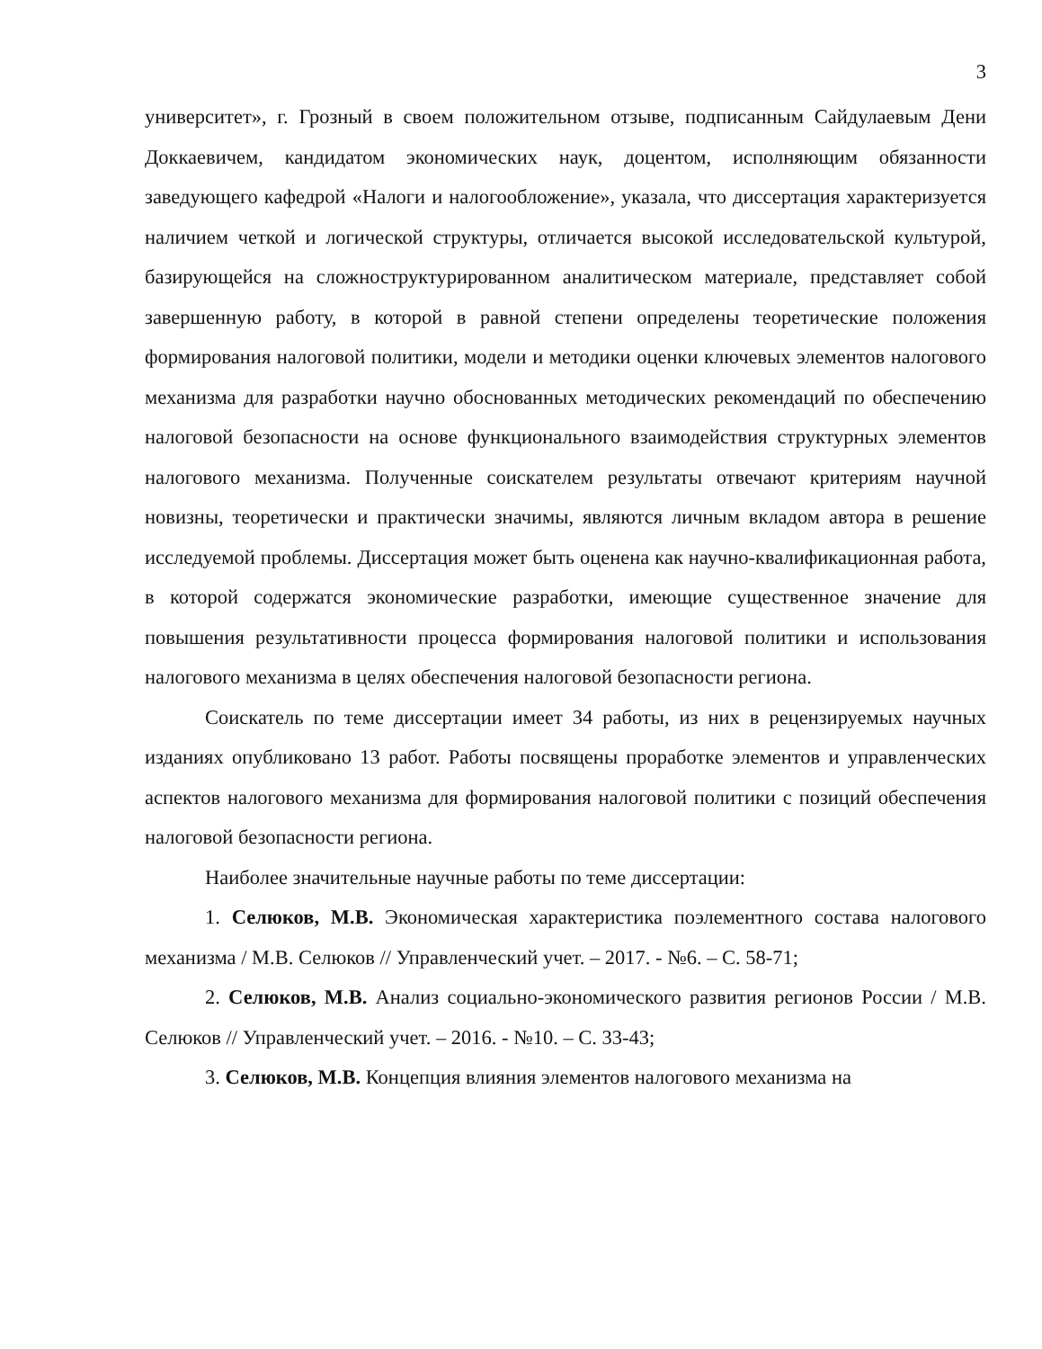3
университет», г. Грозный в своем положительном отзыве, подписанным Сайдулаевым Дени Доккаевичем, кандидатом экономических наук, доцентом, исполняющим обязанности заведующего кафедрой «Налоги и налогообложение», указала, что диссертация характеризуется наличием четкой и логической структуры, отличается высокой исследовательской культурой, базирующейся на сложноструктурированном аналитическом материале, представляет собой завершенную работу, в которой в равной степени определены теоретические положения формирования налоговой политики, модели и методики оценки ключевых элементов налогового механизма для разработки научно обоснованных методических рекомендаций по обеспечению налоговой безопасности на основе функционального взаимодействия структурных элементов налогового механизма. Полученные соискателем результаты отвечают критериям научной новизны, теоретически и практически значимы, являются личным вкладом автора в решение исследуемой проблемы. Диссертация может быть оценена как научно-квалификационная работа, в которой содержатся экономические разработки, имеющие существенное значение для повышения результативности процесса формирования налоговой политики и использования налогового механизма в целях обеспечения налоговой безопасности региона.
Соискатель по теме диссертации имеет 34 работы, из них в рецензируемых научных изданиях опубликовано 13 работ. Работы посвящены проработке элементов и управленческих аспектов налогового механизма для формирования налоговой политики с позиций обеспечения налоговой безопасности региона.
Наиболее значительные научные работы по теме диссертации:
1. Селюков, М.В. Экономическая характеристика поэлементного состава налогового механизма / М.В. Селюков // Управленческий учет. – 2017. - №6. – С. 58-71;
2. Селюков, М.В. Анализ социально-экономического развития регионов России / М.В. Селюков // Управленческий учет. – 2016. - №10. – С. 33-43;
3. Селюков, М.В. Концепция влияния элементов налогового механизма на